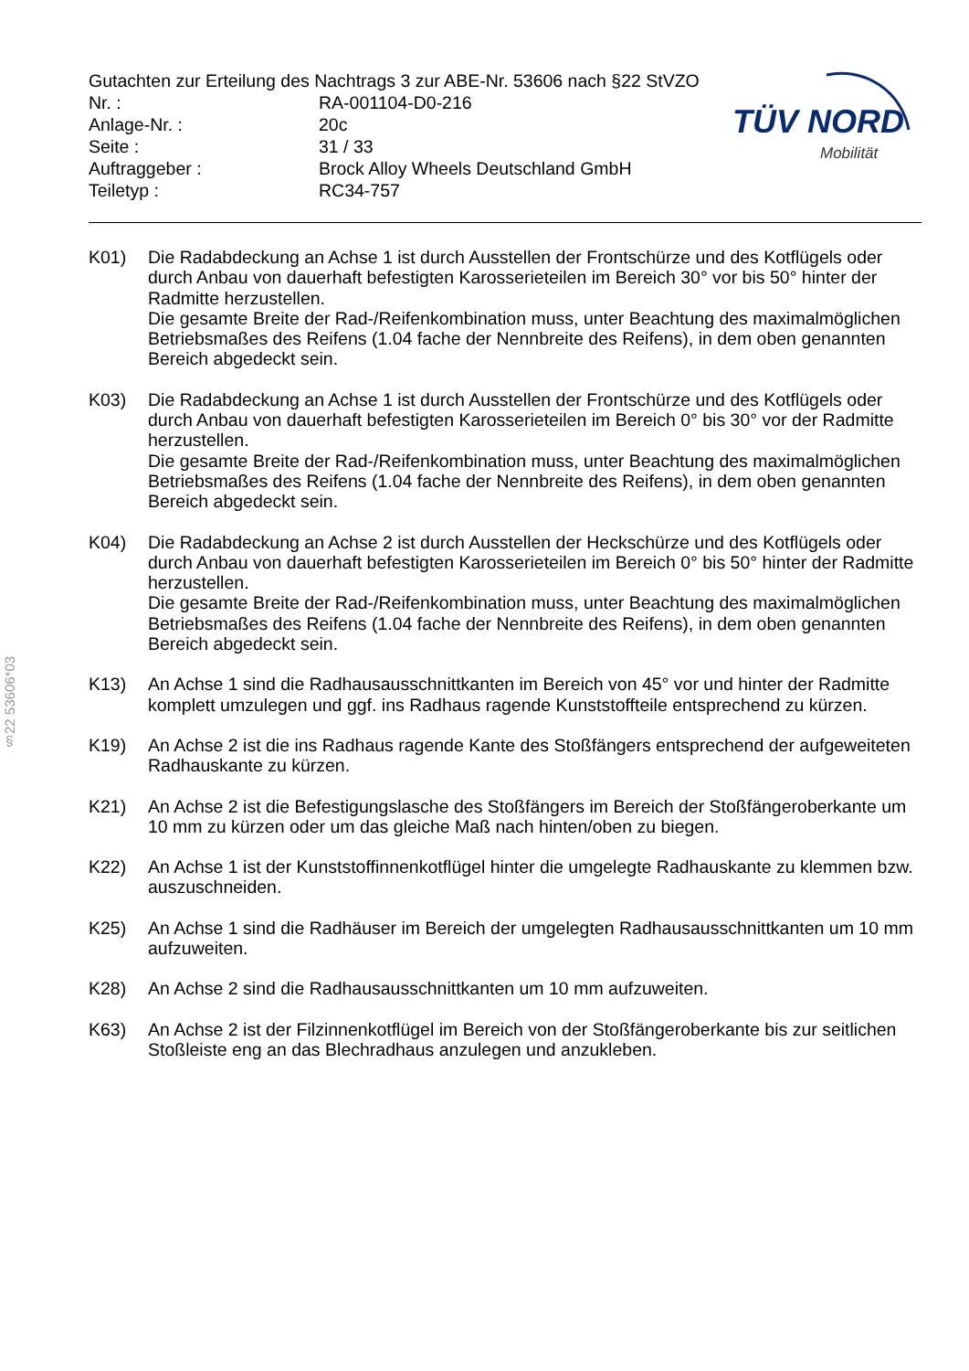Gutachten zur Erteilung des Nachtrags 3 zur ABE-Nr. 53606 nach §22 StVZO
| Nr. : | RA-001104-D0-216 |
| Anlage-Nr. : | 20c |
| Seite : | 31 / 33 |
| Auftraggeber : | Brock Alloy Wheels Deutschland GmbH |
| Teiletyp : | RC34-757 |
TÜV NORD
Mobilität
§22 53606*03
K01) Die Radabdeckung an Achse 1 ist durch Ausstellen der Frontschürze und des Kotflügels oder durch Anbau von dauerhaft befestigten Karosserieteilen im Bereich 30° vor bis 50° hinter der Radmitte herzustellen.
Die gesamte Breite der Rad-/Reifenkombination muss, unter Beachtung des maximalmöglichen Betriebsmaßes des Reifens (1.04 fache der Nennbreite des Reifens), in dem oben genannten Bereich abgedeckt sein.
K03) Die Radabdeckung an Achse 1 ist durch Ausstellen der Frontschürze und des Kotflügels oder durch Anbau von dauerhaft befestigten Karosserieteilen im Bereich 0° bis 30° vor der Radmitte herzustellen.
Die gesamte Breite der Rad-/Reifenkombination muss, unter Beachtung des maximalmöglichen Betriebsmaßes des Reifens (1.04 fache der Nennbreite des Reifens), in dem oben genannten Bereich abgedeckt sein.
K04) Die Radabdeckung an Achse 2 ist durch Ausstellen der Heckschürze und des Kotflügels oder durch Anbau von dauerhaft befestigten Karosserieteilen im Bereich 0° bis 50° hinter der Radmitte herzustellen.
Die gesamte Breite der Rad-/Reifenkombination muss, unter Beachtung des maximalmöglichen Betriebsmaßes des Reifens (1.04 fache der Nennbreite des Reifens), in dem oben genannten Bereich abgedeckt sein.
K13) An Achse 1 sind die Radhausausschnittkanten im Bereich von 45° vor und hinter der Radmitte komplett umzulegen und ggf. ins Radhaus ragende Kunststoffteile entsprechend zu kürzen.
K19) An Achse 2 ist die ins Radhaus ragende Kante des Stoßfängers entsprechend der aufgeweiteten Radhauskante zu kürzen.
K21) An Achse 2 ist die Befestigungslasche des Stoßfängers im Bereich der Stoßfängeroberkante um 10 mm zu kürzen oder um das gleiche Maß nach hinten/oben zu biegen.
K22) An Achse 1 ist der Kunststoffinnenkotflügel hinter die umgelegte Radhauskante zu klemmen bzw. auszuschneiden.
K25) An Achse 1 sind die Radhäuser im Bereich der umgelegten Radhausausschnittkanten um 10 mm aufzuweiten.
K28) An Achse 2 sind die Radhausausschnittkanten um 10 mm aufzuweiten.
K63) An Achse 2 ist der Filzinnenkotflügel im Bereich von der Stoßfängeroberkante bis zur seitlichen Stoßleiste eng an das Blechradhaus anzulegen und anzukleben.